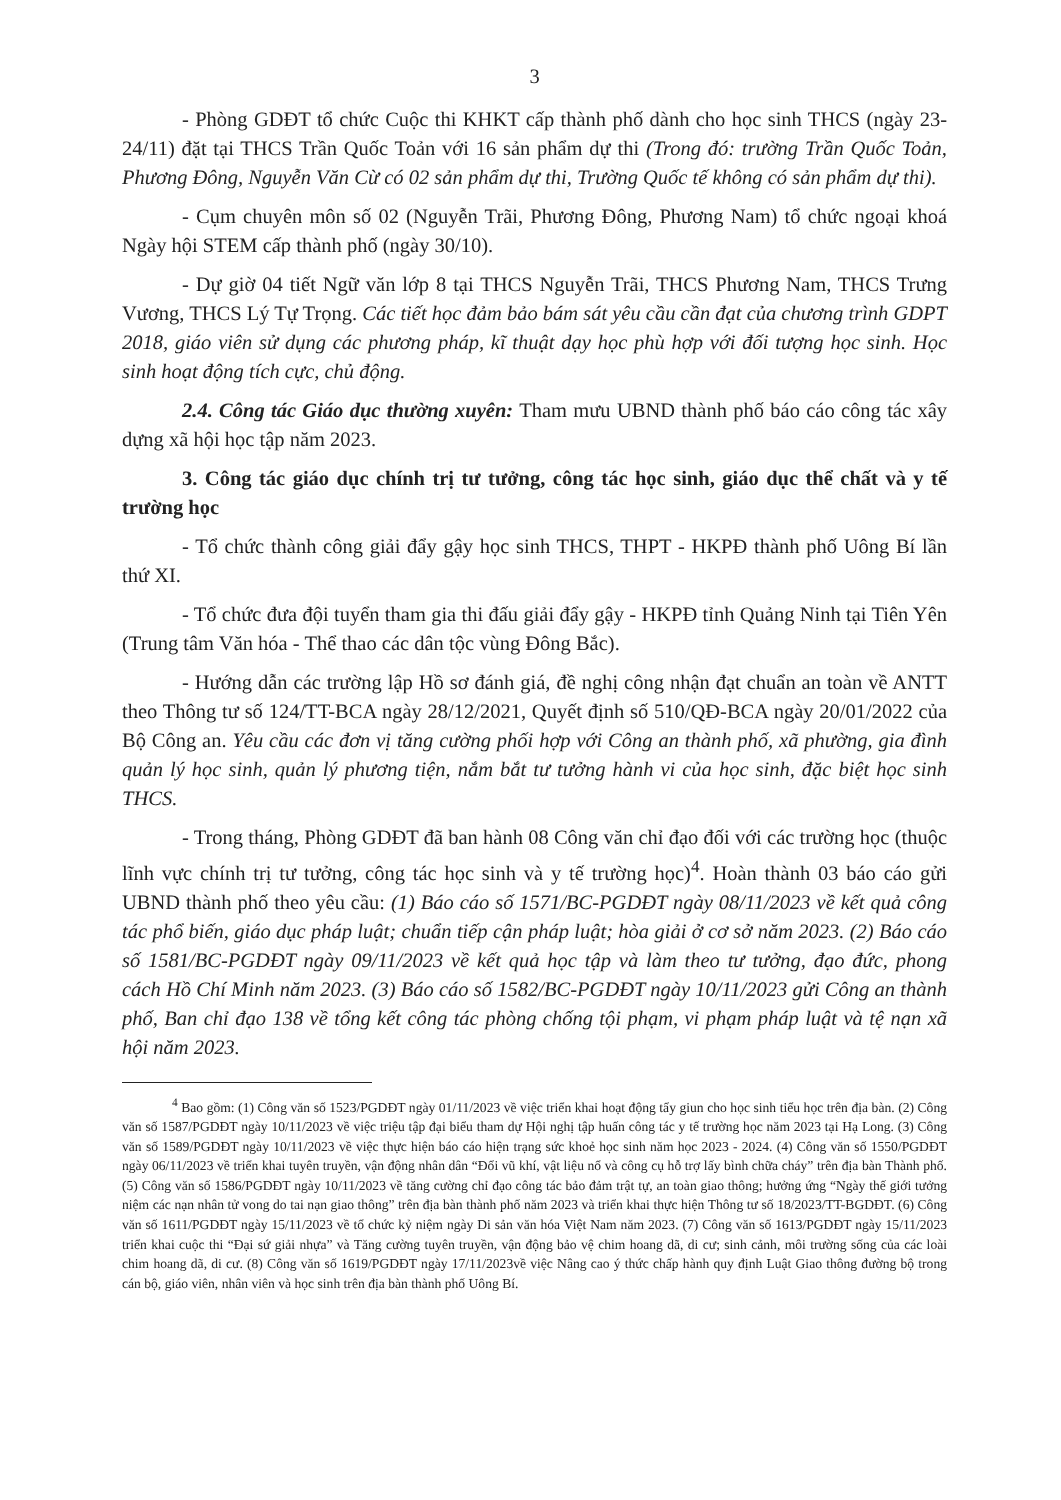3
- Phòng GDĐT tổ chức Cuộc thi KHKT cấp thành phố dành cho học sinh THCS (ngày 23-24/11) đặt tại THCS Trần Quốc Toản với 16 sản phẩm dự thi (Trong đó: trường Trần Quốc Toản, Phương Đông, Nguyễn Văn Cừ có 02 sản phẩm dự thi, Trường Quốc tế không có sản phẩm dự thi).
- Cụm chuyên môn số 02 (Nguyễn Trãi, Phương Đông, Phương Nam) tổ chức ngoại khoá Ngày hội STEM cấp thành phố (ngày 30/10).
- Dự giờ 04 tiết Ngữ văn lớp 8 tại THCS Nguyễn Trãi, THCS Phương Nam, THCS Trưng Vương, THCS Lý Tự Trọng. Các tiết học đảm bảo bám sát yêu cầu cần đạt của chương trình GDPT 2018, giáo viên sử dụng các phương pháp, kĩ thuật dạy học phù hợp với đối tượng học sinh. Học sinh hoạt động tích cực, chủ động.
2.4. Công tác Giáo dục thường xuyên: Tham mưu UBND thành phố báo cáo công tác xây dựng xã hội học tập năm 2023.
3. Công tác giáo dục chính trị tư tưởng, công tác học sinh, giáo dục thể chất và y tế trường học
- Tổ chức thành công giải đẩy gậy học sinh THCS, THPT - HKPĐ thành phố Uông Bí lần thứ XI.
- Tổ chức đưa đội tuyển tham gia thi đấu giải đẩy gậy - HKPĐ tỉnh Quảng Ninh tại Tiên Yên (Trung tâm Văn hóa - Thể thao các dân tộc vùng Đông Bắc).
- Hướng dẫn các trường lập Hồ sơ đánh giá, đề nghị công nhận đạt chuẩn an toàn về ANTT theo Thông tư số 124/TT-BCA ngày 28/12/2021, Quyết định số 510/QĐ-BCA ngày 20/01/2022 của Bộ Công an. Yêu cầu các đơn vị tăng cường phối hợp với Công an thành phố, xã phường, gia đình quản lý học sinh, quản lý phương tiện, nắm bắt tư tưởng hành vi của học sinh, đặc biệt học sinh THCS.
- Trong tháng, Phòng GDĐT đã ban hành 08 Công văn chỉ đạo đối với các trường học (thuộc lĩnh vực chính trị tư tưởng, công tác học sinh và y tế trường học)<sup>4</sup>. Hoàn thành 03 báo cáo gửi UBND thành phố theo yêu cầu: (1) Báo cáo số 1571/BC-PGDĐT ngày 08/11/2023 về kết quả công tác phổ biến, giáo dục pháp luật; chuẩn tiếp cận pháp luật; hòa giải ở cơ sở năm 2023. (2) Báo cáo số 1581/BC-PGDĐT ngày 09/11/2023 về kết quả học tập và làm theo tư tưởng, đạo đức, phong cách Hồ Chí Minh năm 2023. (3) Báo cáo số 1582/BC-PGDĐT ngày 10/11/2023 gửi Công an thành phố, Ban chỉ đạo 138 về tổng kết công tác phòng chống tội phạm, vi phạm pháp luật và tệ nạn xã hội năm 2023.
<sup>4</sup> Bao gồm: (1) Công văn số 1523/PGDĐT ngày 01/11/2023 về việc triển khai hoạt động tẩy giun cho học sinh tiểu học trên địa bàn. (2) Công văn số 1587/PGDĐT ngày 10/11/2023 về việc triệu tập đại biểu tham dự Hội nghị tập huấn công tác y tế trường học năm 2023 tại Hạ Long. (3) Công văn số 1589/PGDĐT ngày 10/11/2023 về việc thực hiện báo cáo hiện trạng sức khoẻ học sinh năm học 2023 - 2024. (4) Công văn số 1550/PGDĐT ngày 06/11/2023 về triển khai tuyên truyền, vận động nhân dân “Đổi vũ khí, vật liệu nổ và công cụ hỗ trợ lấy bình chữa cháy” trên địa bàn Thành phố. (5) Công văn số 1586/PGDĐT ngày 10/11/2023 về tăng cường chỉ đạo công tác bảo đảm trật tự, an toàn giao thông; hưởng ứng “Ngày thế giới tưởng niệm các nạn nhân tử vong do tai nạn giao thông” trên địa bàn thành phố năm 2023 và triển khai thực hiện Thông tư số 18/2023/TT-BGDĐT. (6) Công văn số 1611/PGDĐT ngày 15/11/2023 về tổ chức kỷ niệm ngày Di sản văn hóa Việt Nam năm 2023. (7) Công văn số 1613/PGDĐT ngày 15/11/2023 triển khai cuộc thi “Đại sứ giải nhựa” và Tăng cường tuyên truyền, vận động bảo vệ chim hoang dã, di cư; sinh cảnh, môi trường sống của các loài chim hoang dã, di cư. (8) Công văn số 1619/PGDĐT ngày 17/11/2023về việc Nâng cao ý thức chấp hành quy định Luật Giao thông đường bộ trong cán bộ, giáo viên, nhân viên và học sinh trên địa bàn thành phố Uông Bí.